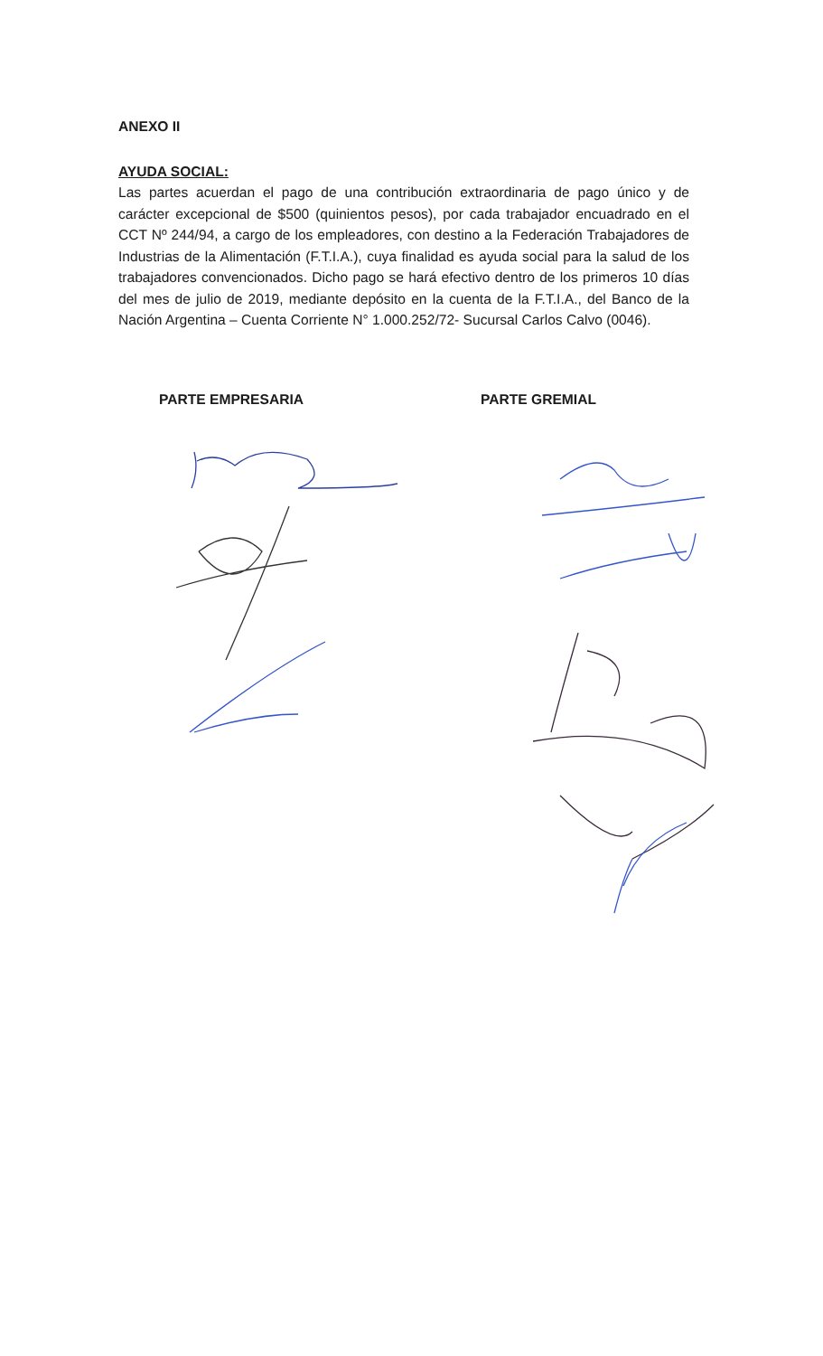ANEXO II
AYUDA SOCIAL:
Las partes acuerdan el pago de una contribución extraordinaria de pago único y de carácter excepcional de $500 (quinientos pesos), por cada trabajador encuadrado en el CCT Nº 244/94, a cargo de los empleadores, con destino a la Federación Trabajadores de Industrias de la Alimentación (F.T.I.A.), cuya finalidad es ayuda social para la salud de los trabajadores convencionados. Dicho pago se hará efectivo dentro de los primeros 10 días del mes de julio de 2019, mediante depósito en la cuenta de la F.T.I.A., del Banco de la Nación Argentina – Cuenta Corriente N° 1.000.252/72- Sucursal Carlos Calvo (0046).
PARTE EMPRESARIA PARTE GREMIAL